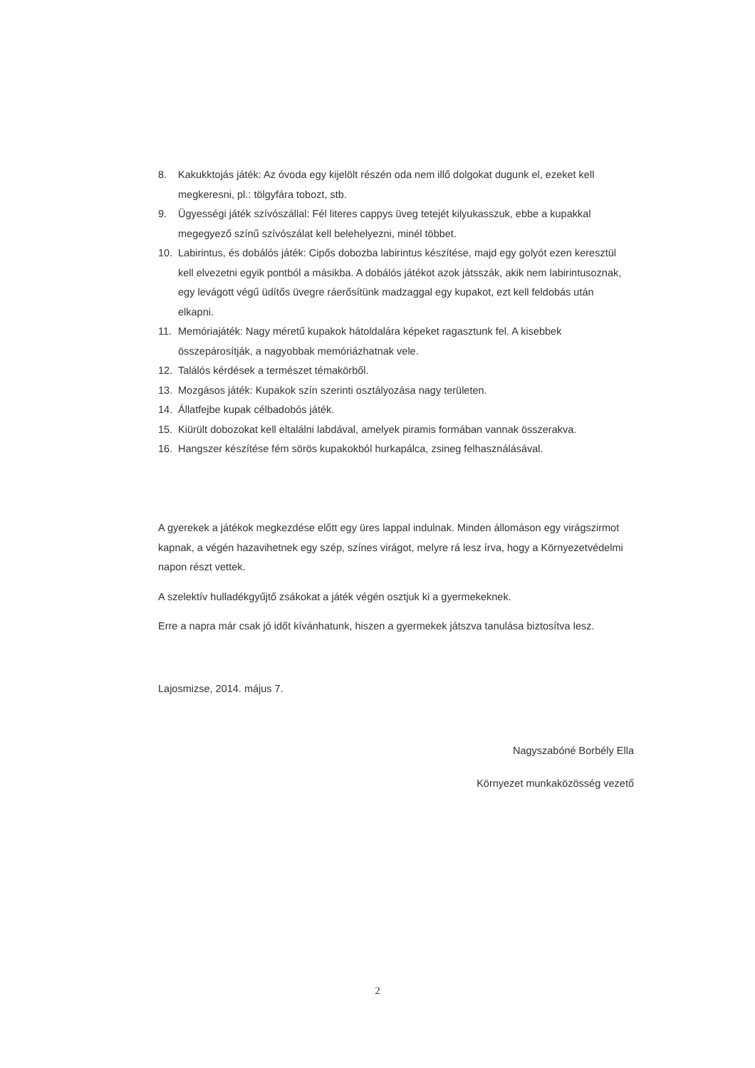8. Kakukktojás játék: Az óvoda egy kijelölt részén oda nem illő dolgokat dugunk el, ezeket kell megkeresni, pl.: tölgyfára tobozt, stb.
9. Ügyességi játék szívószállal: Fél literes cappys üveg tetejét kilyukasszuk, ebbe a kupakkal megegyező színű szívószálat kell belehelyezni, minél többet.
10. Labirintus, és dobálós játék: Cipős dobozba labirintus készítése, majd egy golyót ezen keresztül kell elvezetni egyik pontból a másikba. A dobálós játékot azok játsszák, akik nem labirintusoznak, egy levágott végű üdítős üvegre ráerősítünk madzaggal egy kupakot, ezt kell feldobás után elkapni.
11. Memóriajáték: Nagy méretű kupakok hátoldalára képeket ragasztunk fel. A kisebbek összepárosítják, a nagyobbak memóriázhatnak vele.
12. Találós kérdések a természet témakörből.
13. Mozgásos játék: Kupakok szín szerinti osztályozása nagy területen.
14. Állatfejbe kupak célbadobós játék.
15. Kiürült dobozokat kell eltalálni labdával, amelyek piramis formában vannak összerakva.
16. Hangszer készítése fém sörös kupakokból hurkapálca, zsineg felhasználásával.
A gyerekek a játékok megkezdése előtt egy üres lappal indulnak. Minden állomáson egy virágszirmot kapnak, a végén hazavihetnek egy szép, színes virágot, melyre rá lesz írva, hogy a Környezetvédelmi napon részt vettek.
A szelektív hulladékgyűjtő zsákokat a játék végén osztjuk ki a gyermekeknek.
Erre a napra már csak jó időt kívánhatunk, hiszen a gyermekek játszva tanulása biztosítva lesz.
Lajosmizse, 2014. május 7.
Nagyszabóné Borbély Ella
Környezet munkaközösség vezető
2